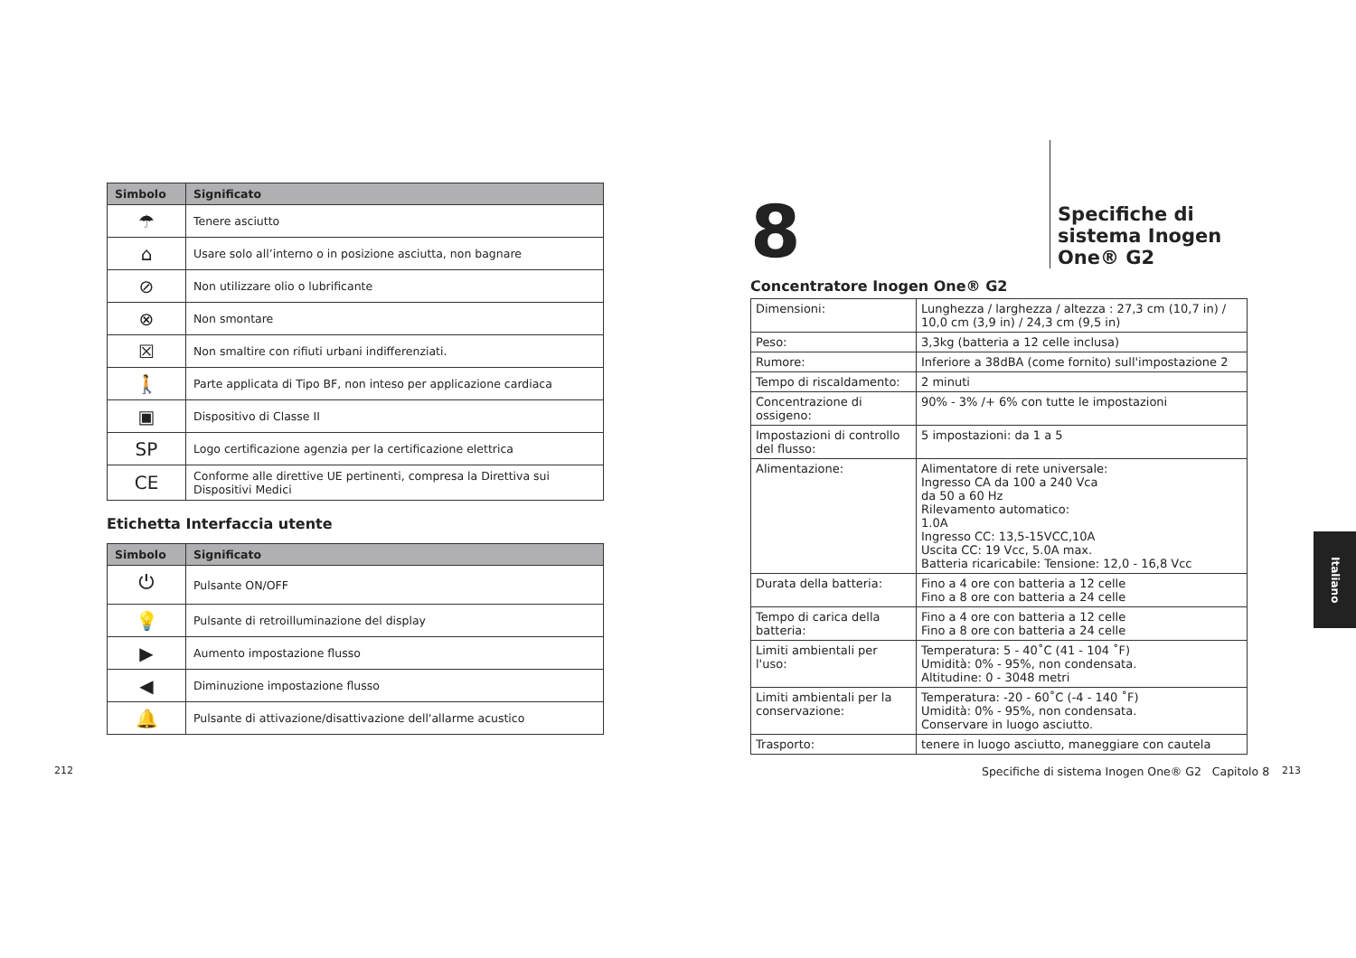| Simbolo | Significato |
| --- | --- |
| ☂ | Tenere asciutto |
| ⌂ | Usare solo all’interno o in posizione asciutta, non bagnare |
| ⊘ | Non utilizzare olio o lubrificante |
| ⊗ | Non smontare |
| ☒ | Non smaltire con rifiuti urbani indifferenziati. |
| 🚶 | Parte applicata di Tipo BF, non inteso per applicazione cardiaca |
| ▣ | Dispositivo di Classe II |
| SP | Logo certificazione agenzia per la certificazione elettrica |
| CE | Conforme alle direttive UE pertinenti, compresa la Direttiva sui Dispositivi Medici |
Etichetta Interfaccia utente
| Simbolo | Significato |
| --- | --- |
| ⏻ | Pulsante ON/OFF |
| 💡 | Pulsante di retroilluminazione del display |
| ▶ | Aumento impostazione flusso |
| ◀ | Diminuzione impostazione flusso |
| 🔔 | Pulsante di attivazione/disattivazione dell'allarme acustico |
8
Specifiche di sistema Inogen One® G2
Concentratore Inogen One® G2
| Dimensioni: | Lunghezza / larghezza / altezza : 27,3 cm (10,7 in) / 10,0 cm (3,9 in) / 24,3 cm (9,5 in) |
| Peso: | 3,3kg (batteria a 12 celle inclusa) |
| Rumore: | Inferiore a 38dBA (come fornito) sull'impostazione 2 |
| Tempo di riscaldamento: | 2 minuti |
| Concentrazione di ossigeno: | 90% - 3% /+ 6% con tutte le impostazioni |
| Impostazioni di controllo del flusso: | 5 impostazioni: da 1 a 5 |
| Alimentazione: | Alimentatore di rete universale: Ingresso CA da 100 a 240 Vca da 50 a 60 Hz Rilevamento automatico: 1.0A Ingresso CC: 13,5-15VCC,10A Uscita CC: 19 Vcc, 5.0A max. Batteria ricaricabile: Tensione: 12,0 - 16,8 Vcc |
| Durata della batteria: | Fino a 4 ore con batteria a 12 celle Fino a 8 ore con batteria a 24 celle |
| Tempo di carica della batteria: | Fino a 4 ore con batteria a 12 celle Fino a 8 ore con batteria a 24 celle |
| Limiti ambientali per l'uso: | Temperatura: 5 - 40˚C (41 - 104 ˚F) Umidità: 0% - 95%, non condensata. Altitudine: 0 - 3048 metri |
| Limiti ambientali per la conservazione: | Temperatura: -20 - 60˚C (-4 - 140 ˚F) Umidità: 0% - 95%, non condensata. Conservare in luogo asciutto. |
| Trasporto: | tenere in luogo asciutto, maneggiare con cautela |
212
Specifiche di sistema Inogen One® G2 Capitolo 8
213
Italiano